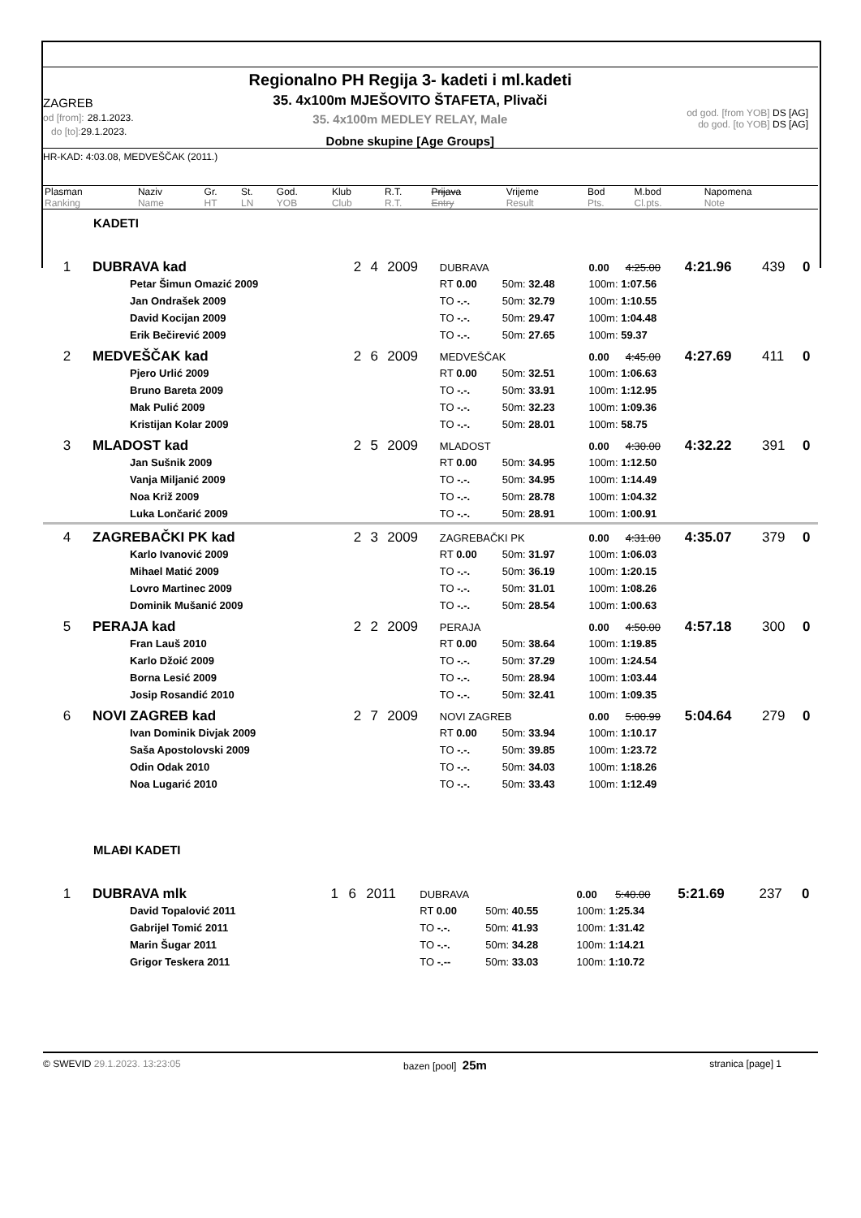Regionalno PH Regija 3- kadeti i ml.kadeti
ZAGREB
od [from]: 28.1.2023.
do [to]: 29.1.2023.
35. 4x100m MJEŠOVITO ŠTAFETA, Plivači
35. 4x100m MEDLEY RELAY, Male
Dobne skupine [Age Groups]
od god. [from YOB] DS [AG]
do god. [to YOB] DS [AG]
HR-KAD: 4:03.08, MEDVEŠČAK (2011.)
| Plasman | Naziv | Gr. | St. | God. | Klub | R.T. | Prijava | Vrijeme | Bod | M.bod | Napomena |
| Ranking | Name | HT | LN | YOB | Club | R.T. | Entry | Result | Pts. | Cl.pts. | Note |
KADETI
| 1 | DUBRAVA kad | 2 | 4 | 2009 | DUBRAVA | | 0.00 | 4:25.00 | 4:21.96 | 439 | 0 |
| | Petar Šimun Omazić 2009 | | | | RT 0.00 | 50m: 32.48 | 100m: 1:07.56 | | | | |
| | Jan Ondrašek 2009 | | | | TO -.-. | 50m: 32.79 | 100m: 1:10.55 | | | | |
| | David Kocijan 2009 | | | | TO -.-. | 50m: 29.47 | 100m: 1:04.48 | | | | |
| | Erik Bečirević 2009 | | | | TO -.-. | 50m: 27.65 | 100m: 59.37 | | | | |
| 2 | MEDVEŠČAK kad | 2 | 6 | 2009 | MEDVEŠČAK | | 0.00 | 4:45.00 | 4:27.69 | 411 | 0 |
| | Pjero Urlić 2009 | | | | RT 0.00 | 50m: 32.51 | 100m: 1:06.63 | | | | |
| | Bruno Bareta 2009 | | | | TO -.-. | 50m: 33.91 | 100m: 1:12.95 | | | | |
| | Mak Pulić 2009 | | | | TO -.-. | 50m: 32.23 | 100m: 1:09.36 | | | | |
| | Kristijan Kolar 2009 | | | | TO -.-. | 50m: 28.01 | 100m: 58.75 | | | | |
| 3 | MLADOST kad | 2 | 5 | 2009 | MLADOST | | 0.00 | 4:30.00 | 4:32.22 | 391 | 0 |
| | Jan Sušnik 2009 | | | | RT 0.00 | 50m: 34.95 | 100m: 1:12.50 | | | | |
| | Vanja Miljanić 2009 | | | | TO -.-. | 50m: 34.95 | 100m: 1:14.49 | | | | |
| | Noa Križ 2009 | | | | TO -.-. | 50m: 28.78 | 100m: 1:04.32 | | | | |
| | Luka Lončarić 2009 | | | | TO -.-. | 50m: 28.91 | 100m: 1:00.91 | | | | |
| 4 | ZAGREBAČKI PK kad | 2 | 3 | 2009 | ZAGREBAČKI PK | | 0.00 | 4:31.00 | 4:35.07 | 379 | 0 |
| | Karlo Ivanović 2009 | | | | RT 0.00 | 50m: 31.97 | 100m: 1:06.03 | | | | |
| | Mihael Matić 2009 | | | | TO -.-. | 50m: 36.19 | 100m: 1:20.15 | | | | |
| | Lovro Martinec 2009 | | | | TO -.-. | 50m: 31.01 | 100m: 1:08.26 | | | | |
| | Dominik Mušanić 2009 | | | | TO -.-. | 50m: 28.54 | 100m: 1:00.63 | | | | |
| 5 | PERAJA kad | 2 | 2 | 2009 | PERAJA | | 0.00 | 4:50.00 | 4:57.18 | 300 | 0 |
| | Fran Lauš 2010 | | | | RT 0.00 | 50m: 38.64 | 100m: 1:19.85 | | | | |
| | Karlo Džoić 2009 | | | | TO -.-. | 50m: 37.29 | 100m: 1:24.54 | | | | |
| | Borna Lesić 2009 | | | | TO -.-. | 50m: 28.94 | 100m: 1:03.44 | | | | |
| | Josip Rosandić 2010 | | | | TO -.-. | 50m: 32.41 | 100m: 1:09.35 | | | | |
| 6 | NOVI ZAGREB kad | 2 | 7 | 2009 | NOVI ZAGREB | | 0.00 | 5:00.99 | 5:04.64 | 279 | 0 |
| | Ivan Dominik Divjak 2009 | | | | RT 0.00 | 50m: 33.94 | 100m: 1:10.17 | | | | |
| | Saša Apostolovski 2009 | | | | TO -.-. | 50m: 39.85 | 100m: 1:23.72 | | | | |
| | Odin Odak 2010 | | | | TO -.-. | 50m: 34.03 | 100m: 1:18.26 | | | | |
| | Noa Lugarić 2010 | | | | TO -.-. | 50m: 33.43 | 100m: 1:12.49 | | | | |
MLAĐI KADETI
| 1 | DUBRAVA mlk | 1 | 6 | 2011 | DUBRAVA | | 0.00 | 5:40.00 | 5:21.69 | 237 | 0 |
| | David Topalović 2011 | | | | RT 0.00 | 50m: 40.55 | 100m: 1:25.34 | | | | |
| | Gabrijel Tomić 2011 | | | | TO -.-. | 50m: 41.93 | 100m: 1:31.42 | | | | |
| | Marin Šugar 2011 | | | | TO -.-. | 50m: 34.28 | 100m: 1:14.21 | | | | |
| | Grigor Teskera 2011 | | | | TO -.-- | 50m: 33.03 | 100m: 1:10.72 | | | | |
© SWEVID 29.1.2023. 13:23:05 bazen [pool] 25m
stranica [page] 1